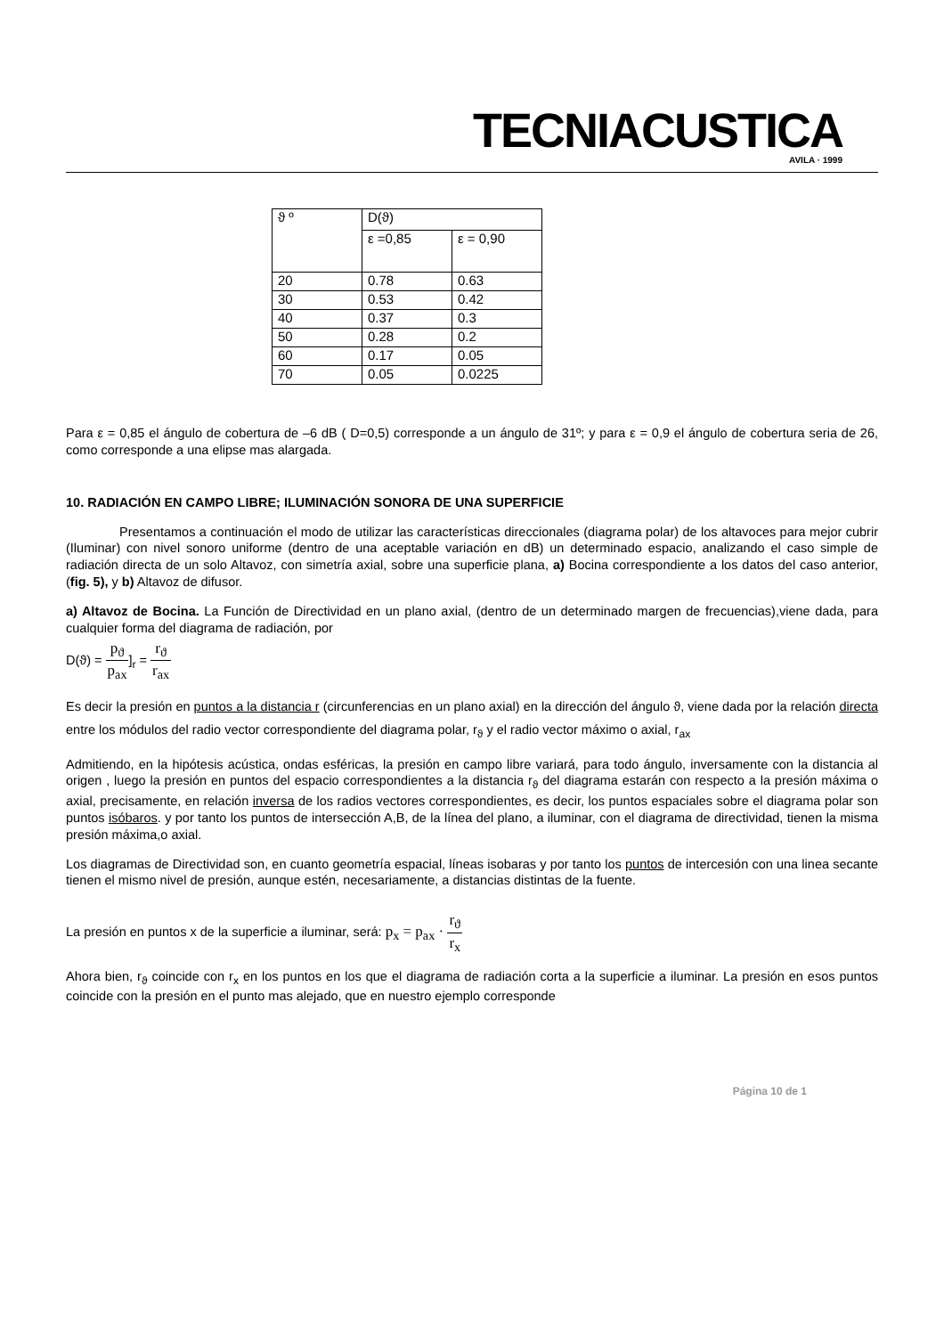TECNIACUSTICA
AVILA · 1999
| ϑ º | D(ϑ) | |
| --- | --- | --- |
| | ε =0,85 | ε = 0,90 |
| 20 | 0.78 | 0.63 |
| 30 | 0.53 | 0.42 |
| 40 | 0.37 | 0.3 |
| 50 | 0.28 | 0.2 |
| 60 | 0.17 | 0.05 |
| 70 | 0.05 | 0.0225 |
Para ε = 0,85 el ángulo de cobertura de –6 dB ( D=0,5) corresponde a un ángulo de 31º; y para ε = 0,9 el ángulo de cobertura seria de 26, como corresponde a una elipse mas alargada.
10. RADIACIÓN EN CAMPO LIBRE; ILUMINACIÓN SONORA DE UNA SUPERFICIE
Presentamos a continuación el modo de utilizar las características direccionales (diagrama polar) de los altavoces para mejor cubrir (Iluminar) con nivel sonoro uniforme (dentro de una aceptable variación en dB) un determinado espacio, analizando el caso simple de radiación directa de un solo Altavoz, con simetría axial, sobre una superficie plana, a) Bocina correspondiente a los datos del caso anterior, (fig. 5), y b) Altavoz de difusor.
a) Altavoz de Bocina. La Función de Directividad en un plano axial, (dentro de un determinado margen de frecuencias),viene dada, para cualquier forma del diagrama de radiación, por
D(ϑ) = p<sub>ϑ</sub> p<sub>ax</sub>]<sub>r</sub> = r<sub>ϑ</sub> r<sub>ax</sub>
Es decir la presión en puntos a la distancia r (circunferencias en un plano axial) en la dirección del ángulo ϑ, viene dada por la relación directa entre los módulos del radio vector correspondiente del diagrama polar, r<sub>ϑ</sub> y el radio vector máximo o axial, r<sub>ax</sub>
Admitiendo, en la hipótesis acústica, ondas esféricas, la presión en campo libre variará, para todo ángulo, inversamente con la distancia al origen , luego la presión en puntos del espacio correspondientes a la distancia r<sub>ϑ</sub> del diagrama estarán con respecto a la presión máxima o axial, precisamente, en relación inversa de los radios vectores correspondientes, es decir, los puntos espaciales sobre el diagrama polar son puntos isóbaros. y por tanto los puntos de intersección A,B, de la línea del plano, a iluminar, con el diagrama de directividad, tienen la misma presión máxima,o axial.
Los diagramas de Directividad son, en cuanto geometría espacial, líneas isobaras y por tanto los puntos de intercesión con una linea secante tienen el mismo nivel de presión, aunque estén, necesariamente, a distancias distintas de la fuente.
La presión en puntos x de la superficie a iluminar, será: p<sub>x</sub> = p<sub>ax</sub> · r<sub>ϑ</sub> r<sub>x</sub>
Ahora bien, r<sub>ϑ</sub> coincide con r<sub>x</sub> en los puntos en los que el diagrama de radiación corta a la superficie a iluminar. La presión en esos puntos coincide con la presión en el punto mas alejado, que en nuestro ejemplo corresponde
Página 10 de 1